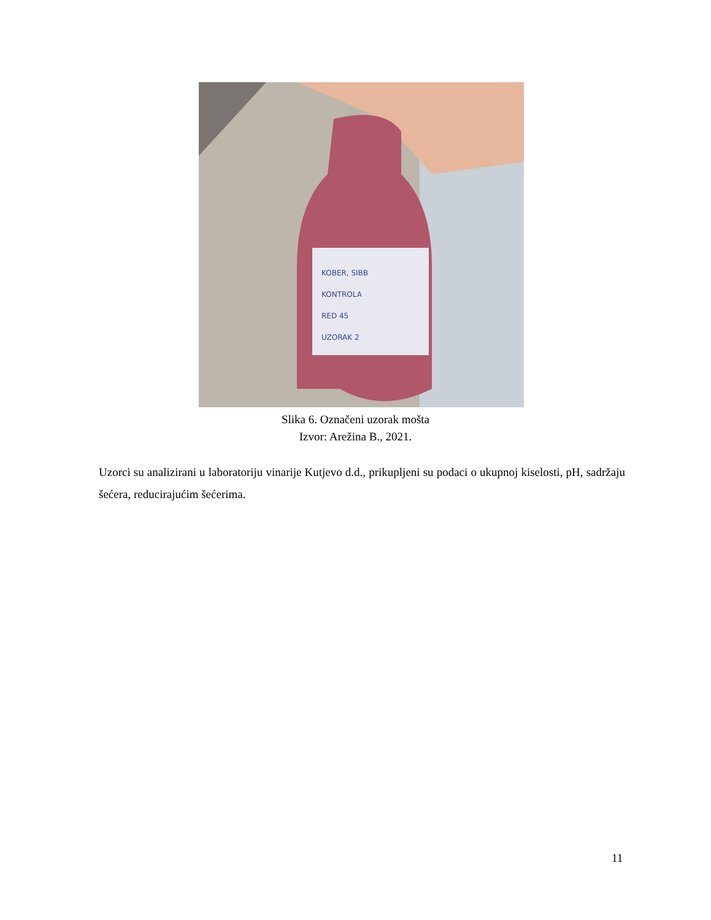KOBER, SIBB
KONTROLA
RED 45
UZORAK 2
Slika 6. Označeni uzorak mošta
Izvor: Arežina B., 2021.
Uzorci su analizirani u laboratoriju vinarije Kutjevo d.d., prikupljeni su podaci o ukupnoj kiselosti, pH, sadržaju šećera, reducirajućim šećerima.
11